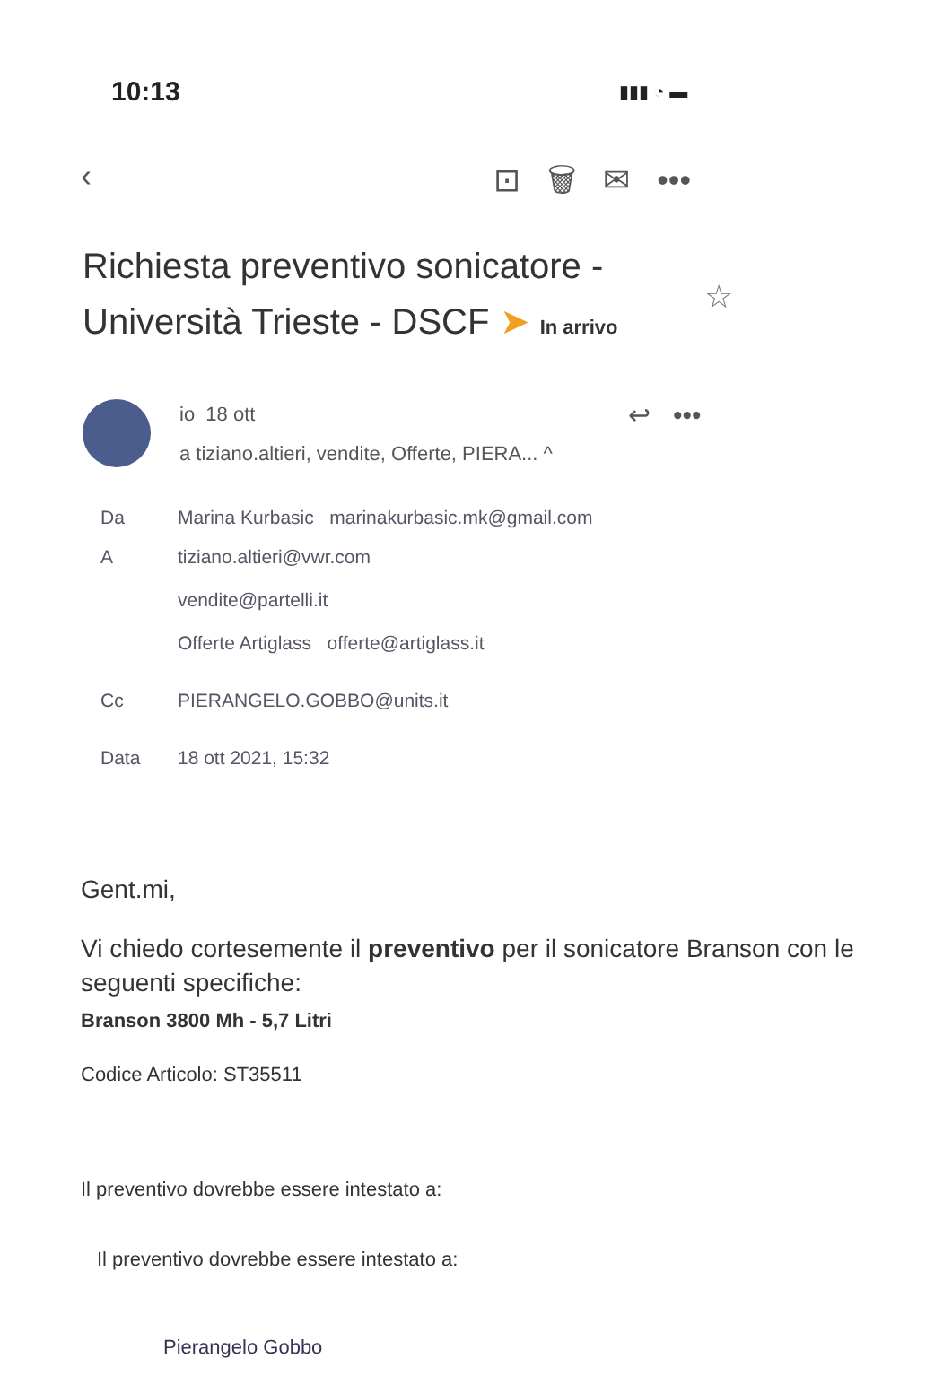10:13 ▮▮▮ ◔ ▬
‹ ⊡ 🗑 ✉ •••
Richiesta preventivo sonicatore - Università Trieste - DSCF ➤ In arrivo
☆
io 18 ott
a tiziano.altieri, vendite, Offerte, PIERA... ^
↩ •••
Da Marina Kurbasic marinakurbasic.mk@gmail.com
Atiziano.altieri@vwr.com
vendite@partelli.it
Offerte Artiglass offerte@artiglass.it
Cc PIERANGELO.GOBBO@units.it
Data 18 ott 2021, 15:32
Gent.mi,
Vi chiedo cortesemente il preventivo per il sonicatore Branson con le seguenti specifiche:
Branson 3800 Mh - 5,7 Litri
Codice Articolo: ST35511
Il preventivo dovrebbe essere intestato a:
Il preventivo dovrebbe essere intestato a:
Pierangelo Gobbo